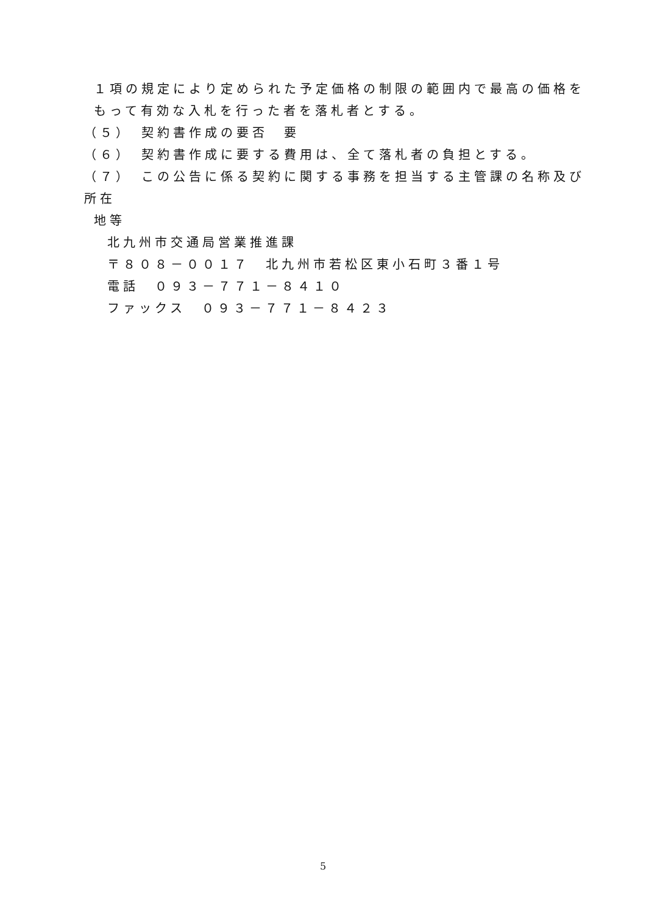１項の規定により定められた予定価格の制限の範囲内で最高の価格をもって有効な入札を行った者を落札者とする。
（５）　契約書作成の要否　要
（６）　契約書作成に要する費用は、全て落札者の負担とする。
（７）　この公告に係る契約に関する事務を担当する主管課の名称及び所在
地等
北九州市交通局営業推進課
〒８０８－００１７　北九州市若松区東小石町３番１号
電話　０９３－７７１－８４１０
ファックス　０９３－７７１－８４２３
5